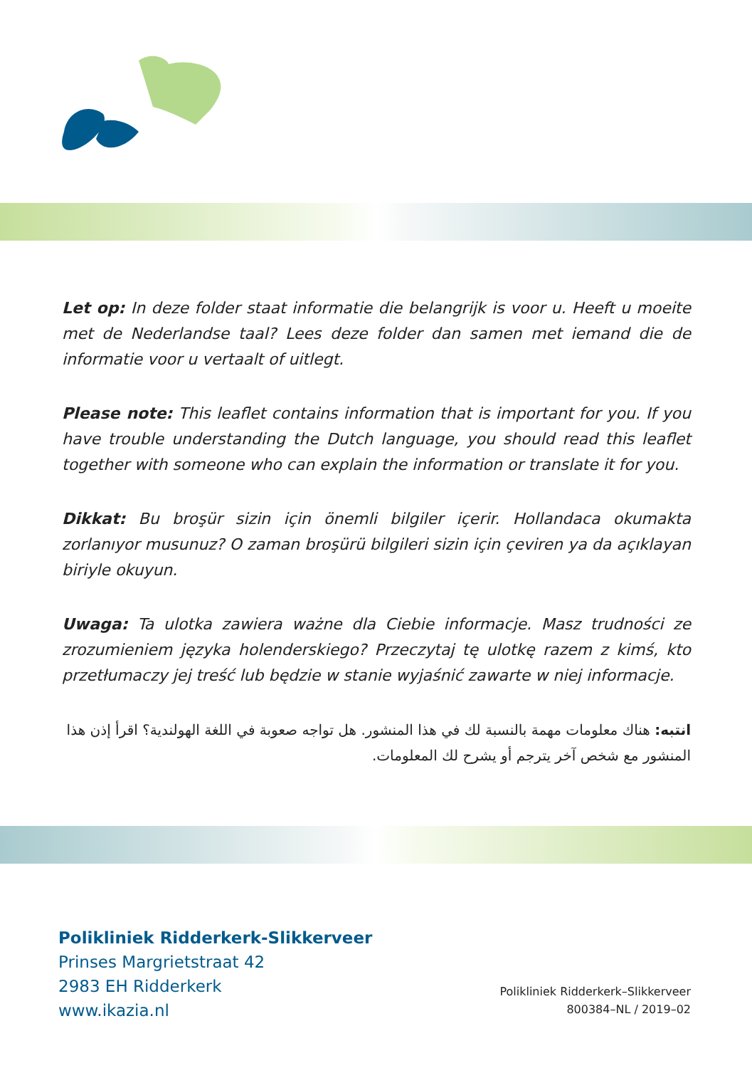Let op: In deze folder staat informatie die belangrijk is voor u. Heeft u moeite met de Nederlandse taal? Lees deze folder dan samen met iemand die de informatie voor u vertaalt of uitlegt.
Please note: This leaflet contains information that is important for you. If you have trouble understanding the Dutch language, you should read this leaflet together with someone who can explain the information or translate it for you.
Dikkat: Bu broşür sizin için önemli bilgiler içerir. Hollandaca okumakta zorlanıyor musunuz? O zaman broşürü bilgileri sizin için çeviren ya da açıklayan biriyle okuyun.
Uwaga: Ta ulotka zawiera ważne dla Ciebie informacje. Masz trudności ze zrozumieniem języka holenderskiego? Przeczytaj tę ulotkę razem z kimś, kto przetłumaczy jej treść lub będzie w stanie wyjaśnić zawarte w niej informacje.
انتبه: هناك معلومات مهمة بالنسبة لك في هذا المنشور. هل تواجه صعوبة في اللغة الهولندية؟ اقرأ إذن هذا المنشور مع شخص آخر يترجم أو يشرح لك المعلومات.
Polikliniek Ridderkerk-Slikkerveer
Prinses Margrietstraat 42
2983 EH Ridderkerk
www.ikazia.nl
Polikliniek Ridderkerk–Slikkerveer
800384–NL / 2019–02